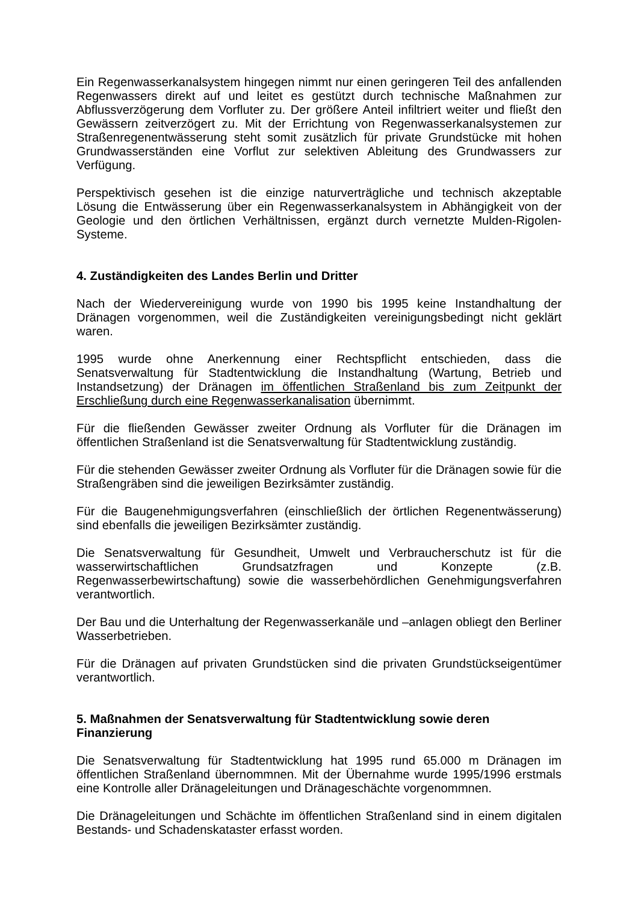Ein Regenwasserkanalsystem hingegen nimmt nur einen geringeren Teil des anfallenden Regenwassers direkt auf und leitet es gestützt durch technische Maßnahmen zur Abflussverzögerung dem Vorfluter zu. Der größere Anteil infiltriert weiter und fließt den Gewässern zeitverzögert zu. Mit der Errichtung von Regenwasserkanalsystemen zur Straßenregenentwässerung steht somit zusätzlich für private Grundstücke mit hohen Grundwasserständen eine Vorflut zur selektiven Ableitung des Grundwassers zur Verfügung.
Perspektivisch gesehen ist die einzige naturverträgliche und technisch akzeptable Lösung die Entwässerung über ein Regenwasserkanalsystem in Abhängigkeit von der Geologie und den örtlichen Verhältnissen, ergänzt durch vernetzte Mulden-Rigolen-Systeme.
4. Zuständigkeiten des Landes Berlin und Dritter
Nach der Wiedervereinigung wurde von 1990 bis 1995 keine Instandhaltung der Dränagen vorgenommen, weil die Zuständigkeiten vereinigungsbedingt nicht geklärt waren.
1995 wurde ohne Anerkennung einer Rechtspflicht entschieden, dass die Senatsverwaltung für Stadtentwicklung die Instandhaltung (Wartung, Betrieb und Instandsetzung) der Dränagen im öffentlichen Straßenland bis zum Zeitpunkt der Erschließung durch eine Regenwasserkanalisation übernimmt.
Für die fließenden Gewässer zweiter Ordnung als Vorfluter für die Dränagen im öffentlichen Straßenland ist die Senatsverwaltung für Stadtentwicklung zuständig.
Für die stehenden Gewässer zweiter Ordnung als Vorfluter für die Dränagen sowie für die Straßengräben sind die jeweiligen Bezirksämter zuständig.
Für die Baugenehmigungsverfahren (einschließlich der örtlichen Regenentwässerung) sind ebenfalls die jeweiligen Bezirksämter zuständig.
Die Senatsverwaltung für Gesundheit, Umwelt und Verbraucherschutz ist für die wasserwirtschaftlichen Grundsatzfragen und Konzepte (z.B. Regenwasserbewirtschaftung) sowie die wasserbehördlichen Genehmigungsverfahren verantwortlich.
Der Bau und die Unterhaltung der Regenwasserkanäle und –anlagen obliegt den Berliner Wasserbetrieben.
Für die Dränagen auf privaten Grundstücken sind die privaten Grundstückseigentümer verantwortlich.
5. Maßnahmen der Senatsverwaltung für Stadtentwicklung sowie deren Finanzierung
Die Senatsverwaltung für Stadtentwicklung hat 1995 rund 65.000 m Dränagen im öffentlichen Straßenland übernommnen. Mit der Übernahme wurde 1995/1996 erstmals eine Kontrolle aller Dränageleitungen und Dränageschächte vorgenommnen.
Die Dränageleitungen und Schächte im öffentlichen Straßenland sind in einem digitalen Bestands- und Schadenskataster erfasst worden.